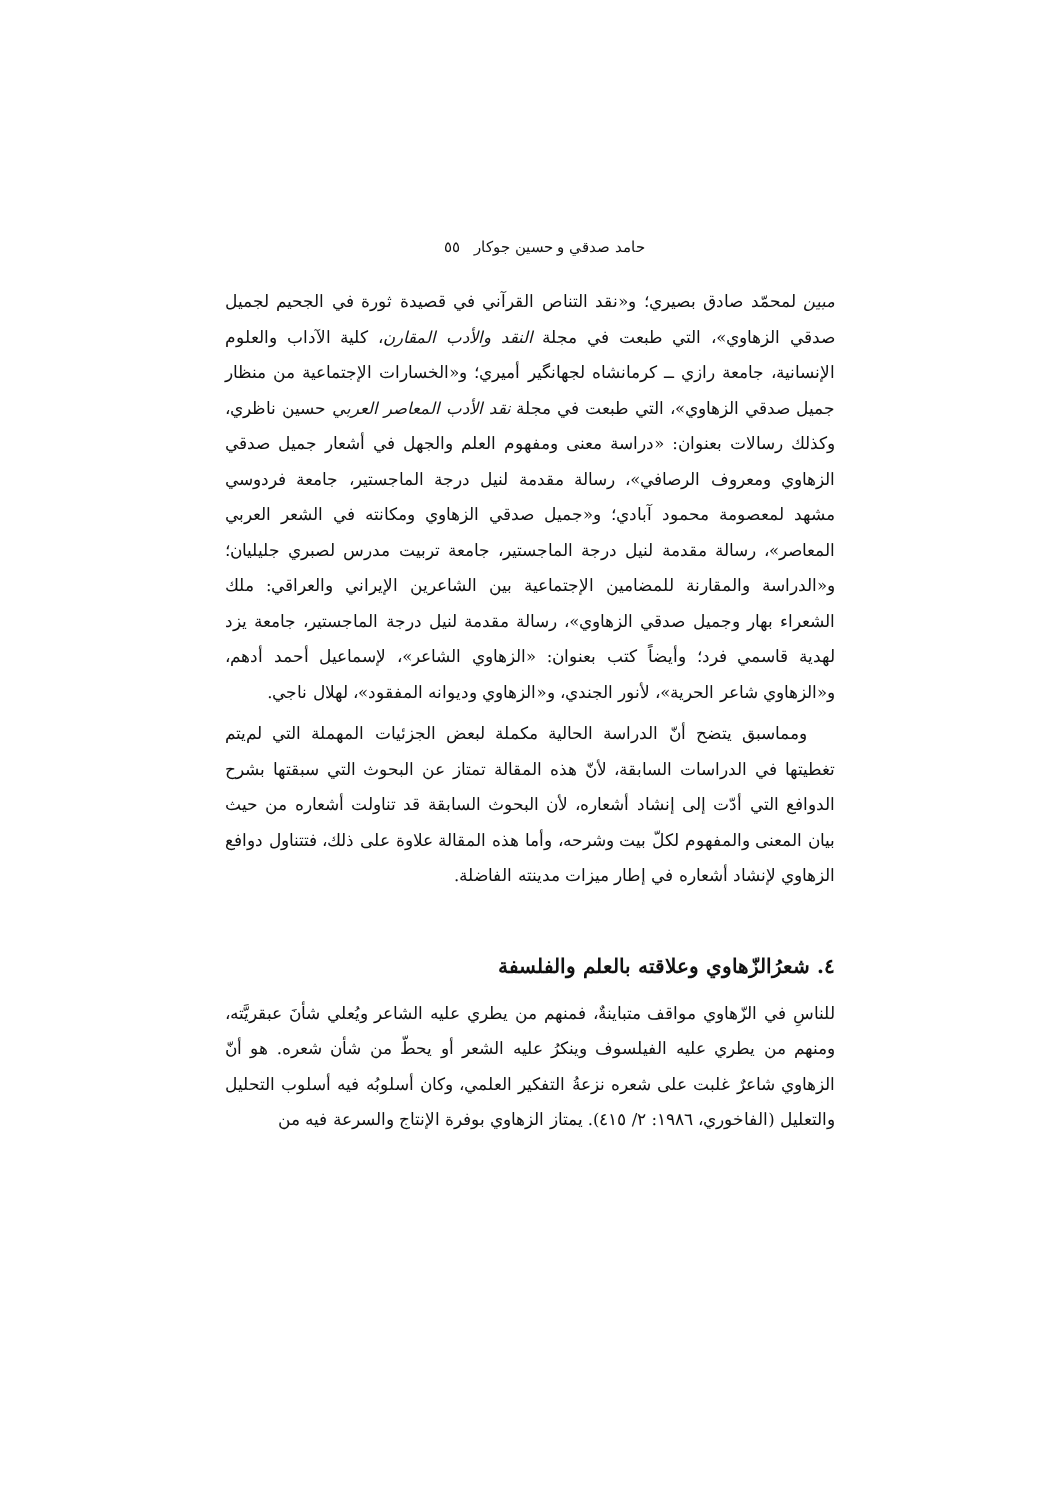حامد صدقي و حسين جوكار ٥٥
مبين لمحمّد صادق بصيري؛ و«نقد التناص القرآني في قصيدة ثورة في الجحيم لجميل صدقي الزهاوي»، التي طبعت في مجلة النقد والأدب المقارن، كلية الآداب والعلوم الإنسانية، جامعة رازي ــ كرمانشاه لجهانگير أميري؛ و«الخسارات الإجتماعية من منظار جميل صدقي الزهاوي»، التي طبعت في مجلة نقد الأدب المعاصر العربي حسين ناظري، وكذلك رسالات بعنوان: «دراسة معنى ومفهوم العلم والجهل في أشعار جميل صدقي الزهاوي ومعروف الرصافي»، رسالة مقدمة لنيل درجة الماجستير، جامعة فردوسي مشهد لمعصومة محمود آبادي؛ و«جميل صدقي الزهاوي ومكانته في الشعر العربي المعاصر»، رسالة مقدمة لنيل درجة الماجستير، جامعة تربيت مدرس لصبري جليليان؛ و«الدراسة والمقارنة للمضامين الإجتماعية بين الشاعرين الإيراني والعراقي: ملك الشعراء بهار وجميل صدقي الزهاوي»، رسالة مقدمة لنيل درجة الماجستير، جامعة يزد لهدية قاسمي فرد؛ وأيضاً كتب بعنوان: «الزهاوي الشاعر»، لإسماعيل أحمد أدهم، و«الزهاوي شاعر الحرية»، لأنور الجندي، و«الزهاوي وديوانه المفقود»، لهلال ناجي.
ومماسبق يتضح أنّ الدراسة الحالية مكملة لبعض الجزئيات المهملة التي لم‌يتم تغطيتها في الدراسات السابقة، لأنّ هذه المقالة تمتاز عن البحوث التي سبقتها بشرح الدوافع التي أدّت إلى إنشاد أشعاره، لأن البحوث السابقة قد تناولت أشعاره من حيث بيان المعنى والمفهوم لكلّ بيت وشرحه، وأما هذه المقالة علاوة على ذلك، فتتناول دوافع الزهاوي لإنشاد أشعاره في إطار ميزات مدينته الفاضلة.
٤. شعرُالزّهاوي وعلاقته بالعلم والفلسفة
للناسِ في الزّهاوي مواقف متباينةٌ، فمنهم من يطري عليه الشاعر ويُعلي شأنَ عبقريَّته، ومنهم من يطري عليه الفيلسوف وينكرُ عليه الشعر أو يحطّ من شأن شعره. هو أنّ الزهاوي شاعرٌ غلبت على شعره نزعةُ التفكير العلمي، وكان أسلوبُه فيه أسلوب التحليل والتعليل (الفاخوري، ١٩٨٦: ٢/ ٤١٥). يمتاز الزهاوي بوفرة الإنتاج والسرعة فيه من